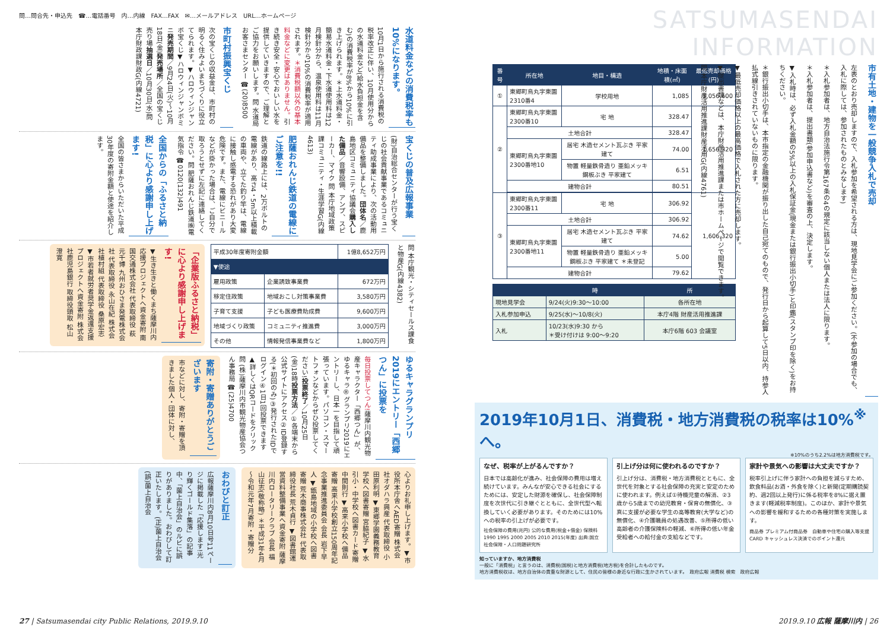SATSUMASENDAI INFORMATION
市有土地・建物を一般競争入札で売却
左表のとおり売却しますので、入札参加を希望される方は、現地見学会にご参加ください。(不参加の場合でも、入札に際しては、参加されたものとみなします)
＊入札参加者は、地方自治法施行令第167条の4の規定に該当しない個人または法人に限ります。
＊入札参加者は、提出書類(参加申込書など)を審査の上、決定します。
▼入札時は、必ず入札金額の5%以上の入札保証金(現金または銀行振出小切手)と印鑑(スタンプ印を除く)をお持ちください。
＊銀行振出小切手は、本市指定の金融機関が振り出した自己宛てのもので、発行日から起算して5日以内、持参人払式線引きされていないものに限ります。
▼最低売却価格以上の最高価格で入札された方に売却します。
▼提出書類などは、本庁財産活用推進課または市ホームページで閲覧できます。
問 本庁財産活用推進課財産活用G(内線4761)
| 番号 | 所在地 | 地目・構造 | 地積・床面積(㎡) | 最低売却価格(円) |
| --- | --- | --- | --- | --- |
| ① | 東郷町鳥丸字東園2310番4 | 学校用地 | 1,085 | 3,056,600 |
| ② | 東郷町鳥丸字東園2300番10 | 宅 地 | 328.47 | 1,656,320 |
| | 土地合計 | | 328.47 | |
| | 東郷町鳥丸字東園2300番地10 | 居宅 木造セメント瓦ぶき 平家建て | 74.00 | |
| | | 物置 軽量鉄骨造り 亜鉛メッキ鋼板ぶき 平家建て | 6.51 | |
| | 建物合計 | | 80.51 | |
| ③ | 東郷町鳥丸字東園2300番11 | 宅 地 | 306.92 | 1,606,320 |
| | 土地合計 | | 306.92 | |
| | 東郷町鳥丸字東園2300番地11 | 居宅 木造セメント瓦ぶき 平家建て | 74.62 | |
| | | 物置 軽量鉄骨造り 亜鉛メッキ鋼板ぶき 平家建て ＊未登記 | 5.00 | |
| | 建物合計 | | 79.62 | |
| | 時 | 所 |
| --- | --- | --- |
| 現地見学会 | 9/24(火)9:30～10:00 | 各所在地 |
| 入札参加申込 | 9/25(水)～10/8(火) | 本庁4階 財産活用推進課 |
| 入札 | 10/23(水)9:30 から ＊受け付けは 9:00～9:20 | 本庁6階 603 会議室 |
2019年10月1日、消費税・地方消費税の税率は10%<sup>※</sup>へ。
※10%のうち2.2%は地方消費税です。
なぜ、税率が上がるんですか？
日本では高齢化が進み、社会保障の費用は増え続けています。みんなが安心できる社会にするためには、安定した財源を確保し、社会保障制度を次世代に引き継ぐとともに、全世代型へ転換していく必要があります。そのためには10%への税率の引上げが必要です。
社会保障の費用(兆円) 公的な費用(税金+借金) 保険料 1990 1995 2000 2005 2010 2015(年度) 出典:国立社会保障・人口問題研究所
引上げ分は何に使われるのですか？
引上げ分は、消費税・地方消費税とともに、全世代を対象とする社会保障の充実と安定のために使われます。例えば①待機児童の解消、②3歳から5歳までの幼児教育・保育の無償化、③真に支援が必要な学生の高等教育(大学など)の無償化、④介護職員の処遇改善、⑤所得の低い高齢者の介護保険料の軽減、⑥所得の低い年金受給者への給付金の支給などです。
家計や景気への影響は大丈夫ですか？
税率引上げに伴う家計への負担を減らすため、飲食料品(お酒・外食を除く)と新聞(定期購読契約、週2回以上発行)に係る税率を8%に据え置きます(軽減税率制度)。このほか、家計や景気への影響を緩和するための各種対策を実施します。
商品券 プレミアム付商品券　自動車や住宅の購入等支援　CARD キャッシュレス決済でのポイント還元
知っていますか、地方消費税
一般に「消費税」と言うのは、消費税(国税)と地方消費税(地方税)を合計したものです。
地方消費税収は、地方自治体の貴重な財源として、住民の皆様の身近な行政に生かされています。　政府広報 消費税 検索　政府広報
2019.9.10 広報 薩摩川内 | 26
問…問合先・申込先　☎…電話番号　内…内線　FAX…FAX　✉…メールアドレス　URL…ホームページ
水道料金などの消費税率も10%になります。
10月1日から施行される消費税の税率改正に伴い、10月使用分からの水道料金など(給水負担金を含む)の消費税率が8%から10%に引き上げられます。＊上水道料金・簡易水道料金・下水道使用料は12月検針分から、温泉使用料は11月検針分から10%の消費税率が適用されます。＊消費税額以外の基本料金などに変更はありません。引き続き安全・安心でおいしい水を提供していきますので、ご理解とご協力をお願いします。問 水道局お客さまセンター ☎(20)8500
市町村振興宝くじ
次の宝くじの収益金は、市町村の明るく住みよいまちづくりに役立てられます。▼ハロウィンジャンボ宝くじ▼ハロウィンジャンボミニ発売期間／9月24日(火)～10月18日(金)発売場所／全国の宝くじ売り場抽選日／10月30日(水)問 本庁財政課財政G(内線4721)
宝くじの普及広報事業
(財)自治総合センターが行う宝くじの社会貢献事業であるコミュニティ助成事業により、次の活動用備品を整備しました。団体名／鹿島地区コミュニティ協議会購入した備品／音響設備、アンプ、スピーカー、マイク 問 本庁地域政策課コミュニティ・生涯学習G(内線4613)
肥薩おれんじ鉄道の電線にご注意を!!
鉄道の線路上には、2万ボルトの電線があり、高さ4・5m以上積載の車両や、立てた釣り竿は、電線に接触し感電する恐れがあり大変危険です。また、電線にビニールなどが掛かった場合は、ご自分で取ろうとせずに左記に連絡してください。問 肥薩おれんじ鉄道㈱電気指令 ☎0120(132)491
全国からの「ふるさと納税」に心より感謝申し上げます!
全国の皆さまからいただいた平成30年度の寄附金額と使途を紹介します。
問 本庁観光・シティセールス課食と物産G(内線4382)
| 平成30年度寄附金額 | | 1億8,652万円 |
| ▼使途 | | |
| 雇用政策 | 企業誘致事業費 | 672万円 |
| 移定住政策 | 地域おこし対策事業費 | 3,580万円 |
| 子育て支援 | 子ども医療費助成費 | 9,600万円 |
| 地域づくり政策 | コミュニティ推進費 | 3,000万円 |
| その他 | 情報発信事業費など | 1,800万円 |
「企業版ふるさと納税」に心より感謝申し上げます!
▼生き生きと働くまち薩摩川内応援プロジェクトへ資金寄附 南国交通株式会社 代表取締役 萩元千博 九州おひさま発電株式会社 代表取締役 永山在紀 株式会社植村組 代表取締役 桑原宏志 ▼市若者就労者奨学金返還支援プロジェクトへ資金寄附 株式会社鹿児島銀行 取締役頭取 松山澄寛
ゆるキャラグランプリ2019にエントリー「西郷つん」に投票を
毎日投票してつん!薩摩川内観光物産キャラクター「西郷つん」が、ゆるキャラ®グランプリ2019にエントリーし、日本一を目指して頑張っています。パソコン・スマートフォンなどからぜひ投票してください!投票終了／10月25日(金)18時投票方法／①各端末から公式サイトにアクセス②ID登録する(＊初回のみ)③発行されたIDでログイン④1日1回投票できます ▲詳しくはQRコードをクリック 問 (株)薩摩川内市観光物産協会つん事務局 ☎(25)4700
寄附・寄贈ありがとうございます
市などに対し、寄附・寄贈を頂きました個人・団体に対し、
心よりお礼申し上げます。▼市役所本庁舎へAED寄贈 株式会社オダハラ興産 代表取締役 小田原利明 ▼東郷学園義務教育学校へ図書寄贈 宮脇紀子 ▼水引小・中学校へ図書カード寄贈 中間則行 ▼高来小学校へ備品寄贈 高来小学校創立150周年記念事業推進委員会 会長 岩下早人 ▼甑島地域の小学校へ図書寄贈 荒木商事株式会社 代表取締役社長 荒木貞行 ▼図書館運営資料整備事業へ資金寄附 薩摩川内ロータリークラブ 会長 福山征志(敬称略) ＊平成31年4月～令和元年7月寄附・寄贈分
おわびと訂正
広報薩摩川内8月10日号11ページに掲載した「応援します!光り輝くゴールド集落」の記事中、「薗上自治会」のルビに誤りがありました。おわびして訂正いたします。(正)薗上自治会 (誤)薗上自治会
27 | Satsumasendai city Public Relations, 2019.9.10